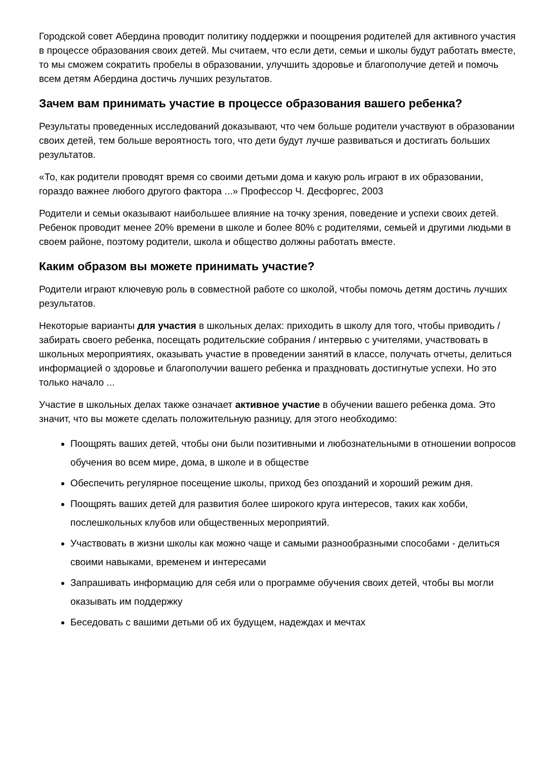Городской совет Абердина проводит политику поддержки и поощрения родителей для активного участия в процессе образования своих детей. Мы считаем, что если дети, семьи и школы будут работать вместе, то мы сможем сократить пробелы в образовании, улучшить здоровье и благополучие детей и помочь всем детям Абердина достичь лучших результатов.
Зачем вам принимать участие в процессе образования вашего ребенка?
Результаты проведенных исследований доказывают, что чем больше родители участвуют в образовании своих детей, тем больше вероятность того, что дети будут лучше развиваться и достигать больших результатов.
«То, как родители проводят время со своими детьми дома и какую роль играют в их образовании, гораздо важнее любого другого фактора ...» Профессор Ч. Десфоргес, 2003
Родители и семьи оказывают наибольшее влияние на точку зрения, поведение и успехи своих детей. Ребенок проводит менее 20% времени в школе и более 80% с родителями, семьей и другими людьми в своем районе, поэтому родители, школа и общество должны работать вместе.
Каким образом вы можете принимать участие?
Родители играют ключевую роль в совместной работе со школой, чтобы помочь детям достичь лучших результатов.
Некоторые варианты для участия в школьных делах: приходить в школу для того, чтобы приводить / забирать своего ребенка, посещать родительские собрания / интервью с учителями, участвовать в школьных мероприятиях, оказывать участие в проведении занятий в классе, получать отчеты, делиться информацией о здоровье и благополучии вашего ребенка и праздновать достигнутые успехи. Но это только начало ...
Участие в школьных делах также означает активное участие в обучении вашего ребенка дома. Это значит, что вы можете сделать положительную разницу, для этого необходимо:
Поощрять ваших детей, чтобы они были позитивными и любознательными в отношении вопросов обучения во всем мире, дома, в школе и в обществе
Обеспечить регулярное посещение школы, приход без опозданий и хороший режим дня.
Поощрять ваших детей для развития более широкого круга интересов, таких как хобби, послешкольных клубов или общественных мероприятий.
Участвовать в жизни школы как можно чаще и самыми разнообразными способами - делиться своими навыками, временем и интересами
Запрашивать информацию для себя или о программе обучения своих детей, чтобы вы могли оказывать им поддержку
Беседовать с вашими детьми об их будущем, надеждах и мечтах